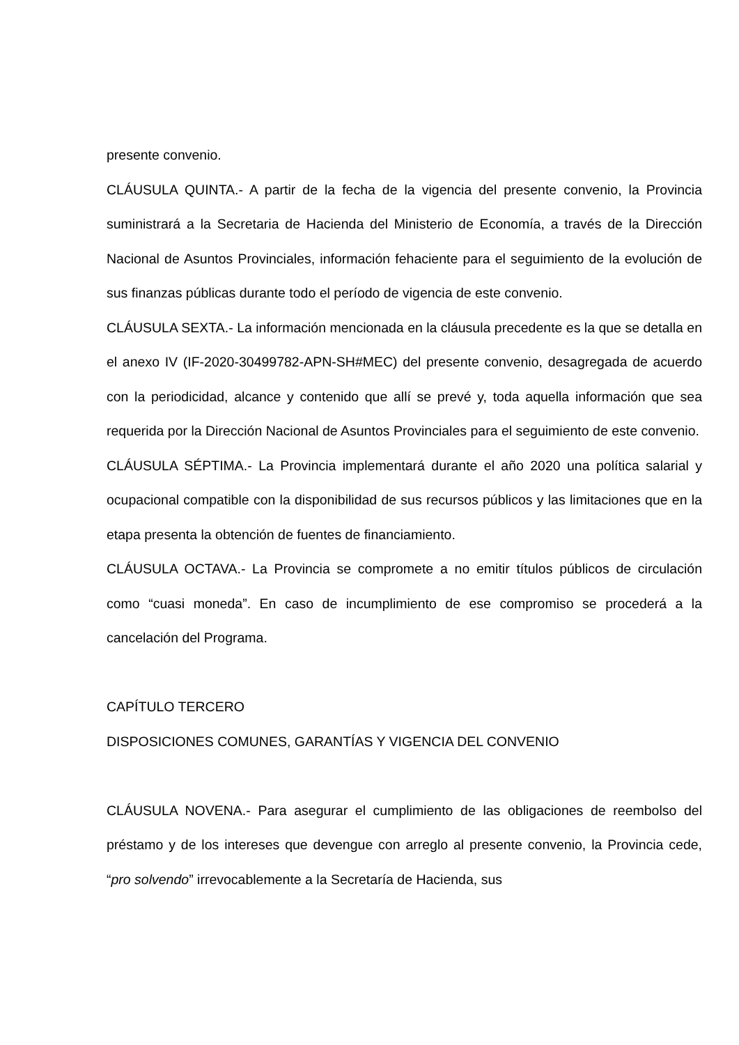presente convenio.
CLÁUSULA QUINTA.- A partir de la fecha de la vigencia del presente convenio, la Provincia suministrará a la Secretaria de Hacienda del Ministerio de Economía, a través de la Dirección Nacional de Asuntos Provinciales, información fehaciente para el seguimiento de la evolución de sus finanzas públicas durante todo el período de vigencia de este convenio.
CLÁUSULA SEXTA.- La información mencionada en la cláusula precedente es la que se detalla en el anexo IV (IF-2020-30499782-APN-SH#MEC) del presente convenio, desagregada de acuerdo con la periodicidad, alcance y contenido que allí se prevé y, toda aquella información que sea requerida por la Dirección Nacional de Asuntos Provinciales para el seguimiento de este convenio.
CLÁUSULA SÉPTIMA.- La Provincia implementará durante el año 2020 una política salarial y ocupacional compatible con la disponibilidad de sus recursos públicos y las limitaciones que en la etapa presenta la obtención de fuentes de financiamiento.
CLÁUSULA OCTAVA.- La Provincia se compromete a no emitir títulos públicos de circulación como “cuasi moneda”. En caso de incumplimiento de ese compromiso se procederá a la cancelación del Programa.
CAPÍTULO TERCERO
DISPOSICIONES COMUNES, GARANTÍAS Y VIGENCIA DEL CONVENIO
CLÁUSULA NOVENA.- Para asegurar el cumplimiento de las obligaciones de reembolso del préstamo y de los intereses que devengue con arreglo al presente convenio, la Provincia cede, “pro solvendo” irrevocablemente a la Secretaría de Hacienda, sus